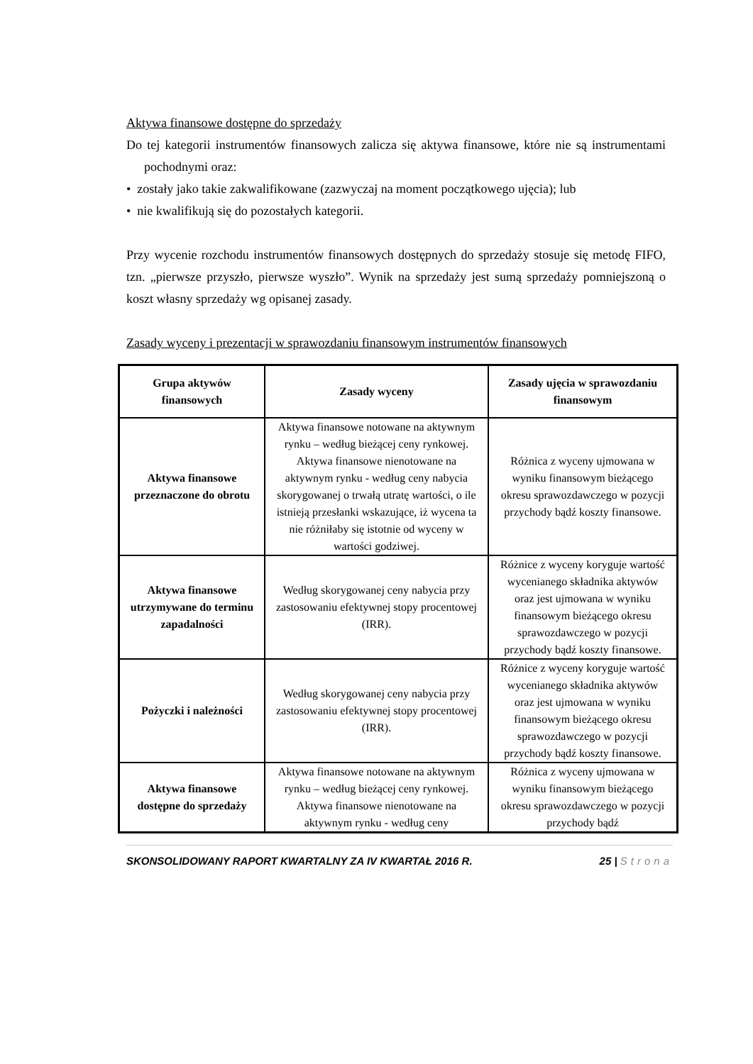Aktywa finansowe dostępne do sprzedaży
Do tej kategorii instrumentów finansowych zalicza się aktywa finansowe, które nie są instrumentami pochodnymi oraz:
• zostały jako takie zakwalifikowane (zazwyczaj na moment początkowego ujęcia); lub
• nie kwalifikują się do pozostałych kategorii.
Przy wycenie rozchodu instrumentów finansowych dostępnych do sprzedaży stosuje się metodę FIFO, tzn. „pierwsze przyszło, pierwsze wyszło”. Wynik na sprzedaży jest sumą sprzedaży pomniejszoną o koszt własny sprzedaży wg opisanej zasady.
Zasady wyceny i prezentacji w sprawozdaniu finansowym instrumentów finansowych
| Grupa aktywów finansowych | Zasady wyceny | Zasady ujęcia w sprawozdaniu finansowym |
| --- | --- | --- |
| Aktywa finansowe przeznaczone do obrotu | Aktywa finansowe notowane na aktywnym rynku – według bieżącej ceny rynkowej. Aktywa finansowe nienotowane na aktywnym rynku - według ceny nabycia skorygowanej o trwałą utratę wartości, o ile istnieją przesłanki wskazujące, iż wycena ta nie różniłaby się istotnie od wyceny w wartości godziwej. | Różnica z wyceny ujmowana w wyniku finansowym bieżącego okresu sprawozdawczego w pozycji przychody bądź koszty finansowe. |
| Aktywa finansowe utrzymywane do terminu zapadalności | Według skorygowanej ceny nabycia przy zastosowaniu efektywnej stopy procentowej (IRR). | Różnice z wyceny koryguje wartość wycenianego składnika aktywów oraz jest ujmowana w wyniku finansowym bieżącego okresu sprawozdawczego w pozycji przychody bądź koszty finansowe. |
| Pożyczki i należności | Według skorygowanej ceny nabycia przy zastosowaniu efektywnej stopy procentowej (IRR). | Różnice z wyceny koryguje wartość wycenianego składnika aktywów oraz jest ujmowana w wyniku finansowym bieżącego okresu sprawozdawczego w pozycji przychody bądź koszty finansowe. |
| Aktywa finansowe dostępne do sprzedaży | Aktywa finansowe notowane na aktywnym rynku – według bieżącej ceny rynkowej. Aktywa finansowe nienotowane na aktywnym rynku - według ceny | Różnica z wyceny ujmowana w wyniku finansowym bieżącego okresu sprawozdawczego w pozycji przychody bądź |
SKONSOLIDOWANY RAPORT KWARTALNY ZA IV KWARTAŁ 2016 R. 25 | Strona